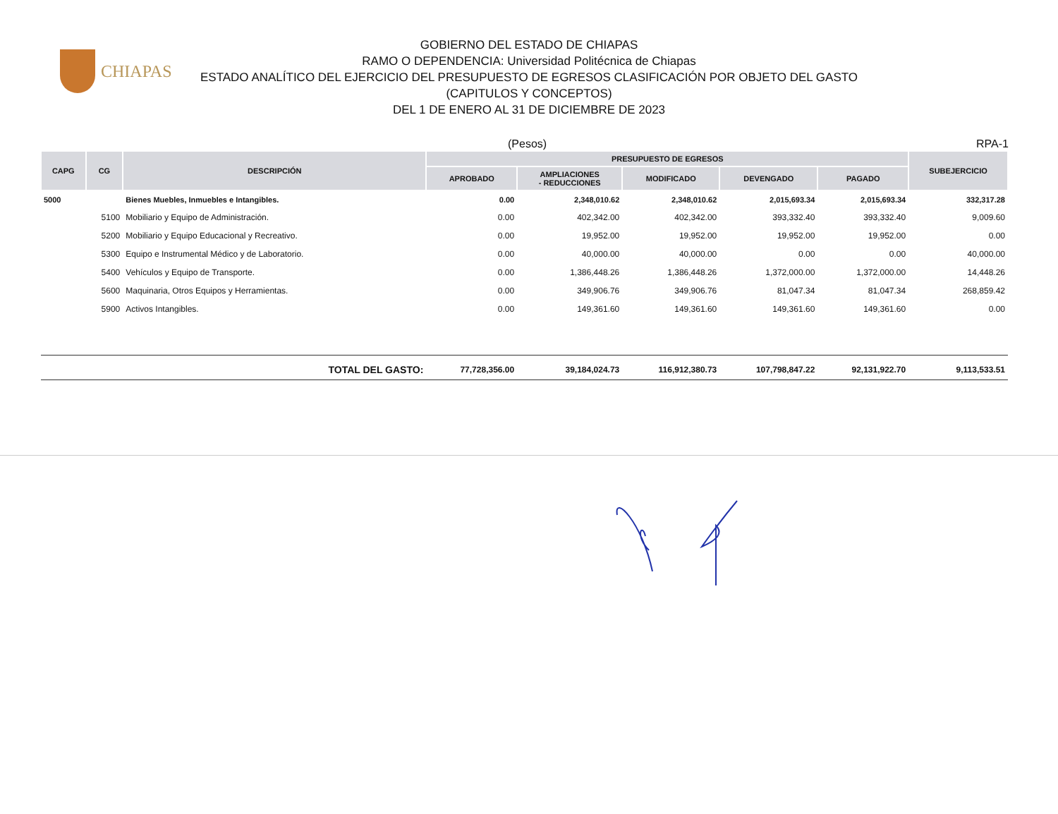CHIAPAS
GOBIERNO DEL ESTADO DE CHIAPAS
RAMO O DEPENDENCIA: Universidad Politécnica de Chiapas
ESTADO ANALÍTICO DEL EJERCICIO DEL PRESUPUESTO DE EGRESOS CLASIFICACIÓN POR OBJETO DEL GASTO
(CAPITULOS Y CONCEPTOS)
DEL 1 DE ENERO AL 31 DE DICIEMBRE DE 2023
(Pesos) RPA-1
| CAPG | CG | DESCRIPCIÓN | PRESUPUESTO DE EGRESOS | | | | | SUBEJERCICIO |
| --- | --- | --- | --- | --- | --- | --- | --- | --- |
| | | | APROBADO | AMPLIACIONES - REDUCCIONES | MODIFICADO | DEVENGADO | PAGADO | |
| 5000 | | Bienes Muebles, Inmuebles e Intangibles. | 0.00 | 2,348,010.62 | 2,348,010.62 | 2,015,693.34 | 2,015,693.34 | 332,317.28 |
| | 5100 | Mobiliario y Equipo de Administración. | 0.00 | 402,342.00 | 402,342.00 | 393,332.40 | 393,332.40 | 9,009.60 |
| | 5200 | Mobiliario y Equipo Educacional y Recreativo. | 0.00 | 19,952.00 | 19,952.00 | 19,952.00 | 19,952.00 | 0.00 |
| | 5300 | Equipo e Instrumental Médico y de Laboratorio. | 0.00 | 40,000.00 | 40,000.00 | 0.00 | 0.00 | 40,000.00 |
| | 5400 | Vehículos y Equipo de Transporte. | 0.00 | 1,386,448.26 | 1,386,448.26 | 1,372,000.00 | 1,372,000.00 | 14,448.26 |
| | 5600 | Maquinaria, Otros Equipos y Herramientas. | 0.00 | 349,906.76 | 349,906.76 | 81,047.34 | 81,047.34 | 268,859.42 |
| | 5900 | Activos Intangibles. | 0.00 | 149,361.60 | 149,361.60 | 149,361.60 | 149,361.60 | 0.00 |
| TOTAL DEL GASTO: | | | 77,728,356.00 | 39,184,024.73 | 116,912,380.73 | 107,798,847.22 | 92,131,922.70 | 9,113,533.51 |